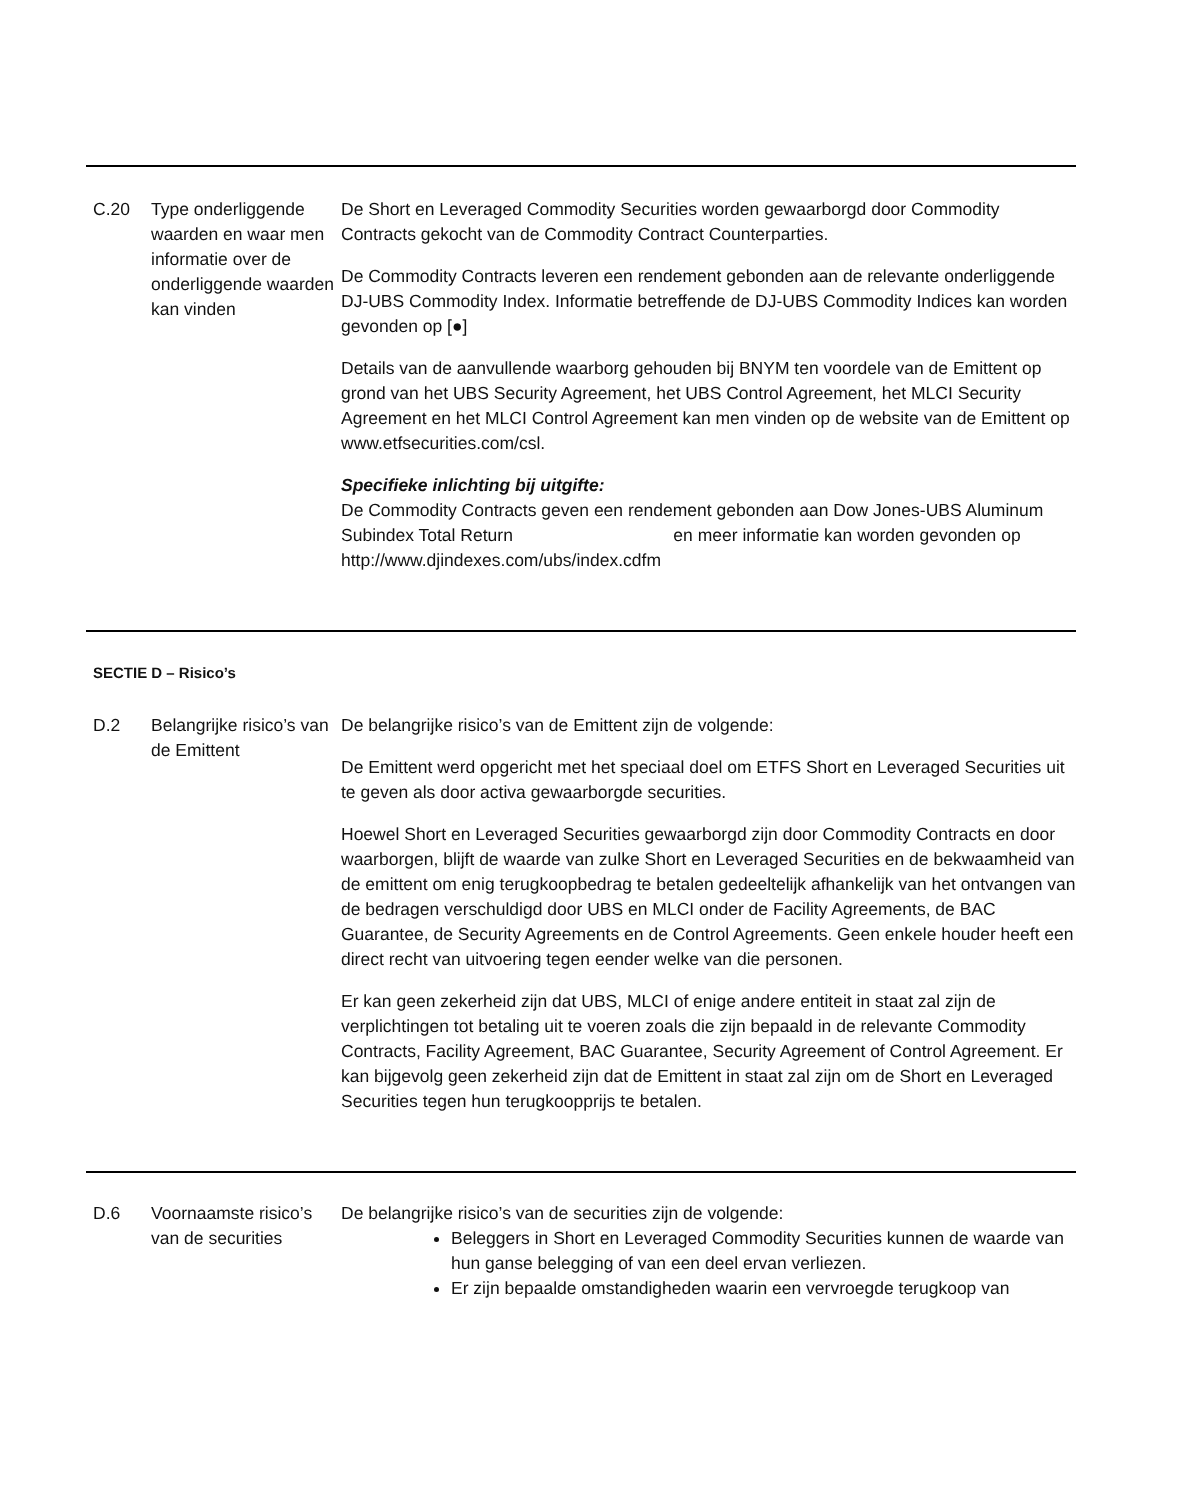| C.20 | Type onderliggende waarden en waar men informatie over de onderliggende waarden kan vinden | De Short en Leveraged Commodity Securities worden gewaarborgd door Commodity Contracts gekocht van de Commodity Contract Counterparties. De Commodity Contracts leveren een rendement gebonden aan de relevante onderliggende DJ-UBS Commodity Index. Informatie betreffende de DJ-UBS Commodity Indices kan worden gevonden op [●] Details van de aanvullende waarborg gehouden bij BNYM ten voordele van de Emittent op grond van het UBS Security Agreement, het UBS Control Agreement, het MLCI Security Agreement en het MLCI Control Agreement kan men vinden op de website van de Emittent op www.etfsecurities.com/csl. Specifieke inlichting bij uitgifte: De Commodity Contracts geven een rendement gebonden aan Dow Jones-UBS Aluminum Subindex Total Return en meer informatie kan worden gevonden op http://www.djindexes.com/ubs/index.cdfm |
SECTIE D – Risico’s
| D.2 | Belangrijke risico’s van de Emittent | De belangrijke risico’s van de Emittent zijn de volgende: De Emittent werd opgericht met het speciaal doel om ETFS Short en Leveraged Securities uit te geven als door activa gewaarborgde securities. Hoewel Short en Leveraged Securities gewaarborgd zijn door Commodity Contracts en door waarborgen, blijft de waarde van zulke Short en Leveraged Securities en de bekwaamheid van de emittent om enig terugkoopbedrag te betalen gedeeltelijk afhankelijk van het ontvangen van de bedragen verschuldigd door UBS en MLCI onder de Facility Agreements, de BAC Guarantee, de Security Agreements en de Control Agreements. Geen enkele houder heeft een direct recht van uitvoering tegen eender welke van die personen. Er kan geen zekerheid zijn dat UBS, MLCI of enige andere entiteit in staat zal zijn de verplichtingen tot betaling uit te voeren zoals die zijn bepaald in de relevante Commodity Contracts, Facility Agreement, BAC Guarantee, Security Agreement of Control Agreement. Er kan bijgevolg geen zekerheid zijn dat de Emittent in staat zal zijn om de Short en Leveraged Securities tegen hun terugkoopprijs te betalen. |
| D.6 | Voornaamste risico’s van de securities | De belangrijke risico’s van de securities zijn de volgende: Beleggers in Short en Leveraged Commodity Securities kunnen de waarde van hun ganse belegging of van een deel ervan verliezen. Er zijn bepaalde omstandigheden waarin een vervroegde terugkoop van |